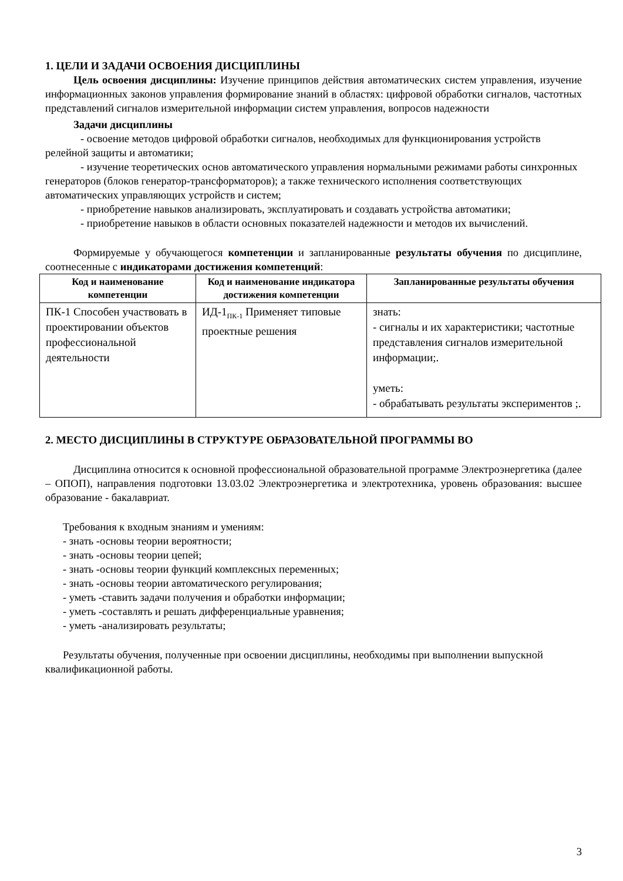1. ЦЕЛИ И ЗАДАЧИ ОСВОЕНИЯ ДИСЦИПЛИНЫ
Цель освоения дисциплины: Изучение принципов действия автоматических систем управления, изучение информационных законов управления формирование знаний в областях: цифровой обработки сигналов, частотных представлений сигналов измерительной информации систем управления, вопросов надежности
Задачи дисциплины
- освоение методов цифровой обработки сигналов, необходимых для функционирования устройств релейной защиты и автоматики;
- изучение теоретических основ автоматического управления нормальными режимами работы синхронных генераторов (блоков генератор-трансформаторов); а также технического исполнения соответствующих автоматических управляющих устройств и систем;
- приобретение навыков анализировать, эксплуатировать и создавать устройства автоматики;
- приобретение навыков в области основных показателей надежности и методов их вычислений.
Формируемые у обучающегося компетенции и запланированные результаты обучения по дисциплине, соотнесенные с индикаторами достижения компетенций:
| Код и наименование компетенции | Код и наименование индикатора достижения компетенции | Запланированные результаты обучения |
| --- | --- | --- |
| ПК-1 Способен участвовать в проектировании объектов профессиональной деятельности | ИД-1<sub>ПК-1</sub> Применяет типовые проектные решения | знать: - сигналы и их характеристики; частотные представления сигналов измерительной информации;. уметь: - обрабатывать результаты экспериментов ;. |
2. МЕСТО ДИСЦИПЛИНЫ В СТРУКТУРЕ ОБРАЗОВАТЕЛЬНОЙ ПРОГРАММЫ ВО
Дисциплина относится к основной профессиональной образовательной программе Электроэнергетика (далее – ОПОП), направления подготовки 13.03.02 Электроэнергетика и электротехника, уровень образования: высшее образование - бакалавриат.
Требования к входным знаниям и умениям:
- знать -основы теории вероятности;
- знать -основы теории цепей;
- знать -основы теории функций комплексных переменных;
- знать -основы теории автоматического регулирования;
- уметь -ставить задачи получения и обработки информации;
- уметь -составлять и решать дифференциальные уравнения;
- уметь -анализировать результаты;
Результаты обучения, полученные при освоении дисциплины, необходимы при выполнении выпускной квалификационной работы.
3